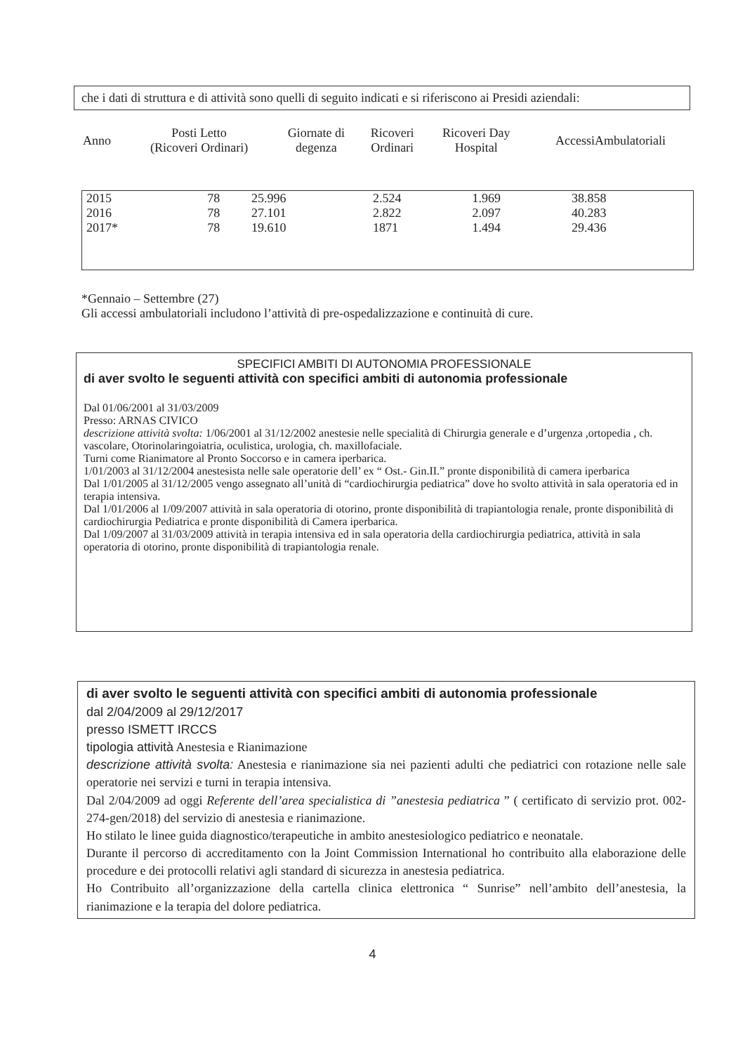che i dati di struttura e di attività sono quelli di seguito indicati e si riferiscono ai Presidi aziendali:
| Anno | Posti Letto (Ricoveri Ordinari) | Giornate di degenza | Ricoveri Ordinari | Ricoveri Day Hospital | AccessiAmbulatoriali |
| --- | --- | --- | --- | --- | --- |
| 2015 | 78 | 25.996 | 2.524 | 1.969 | 38.858 |
| 2016 | 78 | 27.101 | 2.822 | 2.097 | 40.283 |
| 2017* | 78 | 19.610 | 1871 | 1.494 | 29.436 |
*Gennaio – Settembre (27)
Gli accessi ambulatoriali includono l’attività di pre-ospedalizzazione e continuità di cure.
SPECIFICI AMBITI DI AUTONOMIA PROFESSIONALE
di aver svolto le seguenti attività con specifici ambiti di autonomia professionale
Dal 01/06/2001 al 31/03/2009
Presso: ARNAS CIVICO
descrizione attività svolta: 1/06/2001 al 31/12/2002 anestesie nelle specialità di Chirurgia generale e d’urgenza ,ortopedia , ch. vascolare, Otorinolaringoiatria, oculistica, urologia, ch. maxillofaciale.
Turni come Rianimatore al Pronto Soccorso e in camera iperbarica.
1/01/2003 al 31/12/2004 anestesista nelle sale operatorie dell’ ex “ Ost.- Gin.II.” pronte disponibilità di camera iperbarica
Dal 1/01/2005 al 31/12/2005 vengo assegnato all’unità di “cardiochirurgia pediatrica” dove ho svolto attività in sala operatoria ed in terapia intensiva.
Dal 1/01/2006 al 1/09/2007 attività in sala operatoria di otorino, pronte disponibilità di trapiantologia renale, pronte disponibilità di cardiochirurgia Pediatrica e pronte disponibilità di Camera iperbarica.
Dal 1/09/2007 al 31/03/2009 attività in terapia intensiva ed in sala operatoria della cardiochirurgia pediatrica, attività in sala operatoria di otorino, pronte disponibilità di trapiantologia renale.
di aver svolto le seguenti attività con specifici ambiti di autonomia professionale
dal 2/04/2009 al 29/12/2017
presso ISMETT IRCCS
tipologia attività Anestesia e Rianimazione
descrizione attività svolta: Anestesia e rianimazione sia nei pazienti adulti che pediatrici con rotazione nelle sale operatorie nei servizi e turni in terapia intensiva.
Dal 2/04/2009 ad oggi Referente dell’area specialistica di ”anestesia pediatrica ” ( certificato di servizio prot. 002-274-gen/2018) del servizio di anestesia e rianimazione.
Ho stilato le linee guida diagnostico/terapeutiche in ambito anestesiologico pediatrico e neonatale.
Durante il percorso di accreditamento con la Joint Commission International ho contribuito alla elaborazione delle procedure e dei protocolli relativi agli standard di sicurezza in anestesia pediatrica.
Ho Contribuito all’organizzazione della cartella clinica elettronica “ Sunrise” nell’ambito dell’anestesia, la rianimazione e la terapia del dolore pediatrica.
4